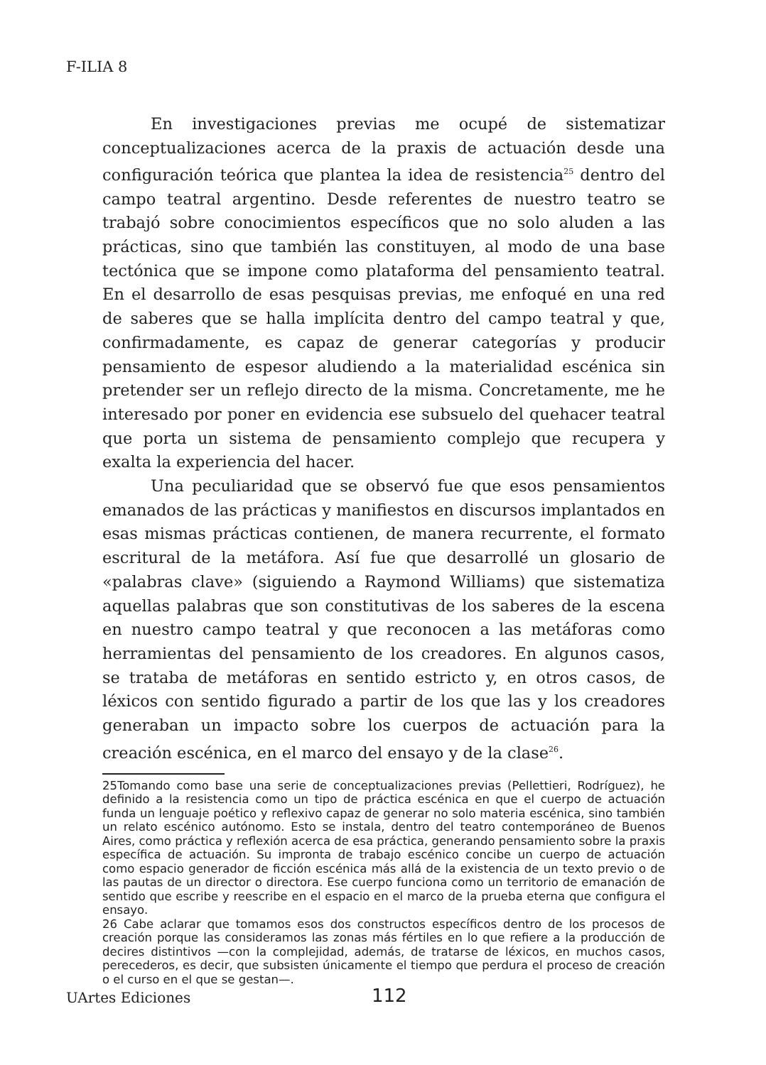F-ILIA 8
En investigaciones previas me ocupé de sistematizar conceptualizaciones acerca de la praxis de actuación desde una configuración teórica que plantea la idea de resistencia<sup>25</sup> dentro del campo teatral argentino. Desde referentes de nuestro teatro se trabajó sobre conocimientos específicos que no solo aluden a las prácticas, sino que también las constituyen, al modo de una base tectónica que se impone como plataforma del pensamiento teatral. En el desarrollo de esas pesquisas previas, me enfoqué en una red de saberes que se halla implícita dentro del campo teatral y que, confirmadamente, es capaz de generar categorías y producir pensamiento de espesor aludiendo a la materialidad escénica sin pretender ser un reflejo directo de la misma. Concretamente, me he interesado por poner en evidencia ese subsuelo del quehacer teatral que porta un sistema de pensamiento complejo que recupera y exalta la experiencia del hacer.
Una peculiaridad que se observó fue que esos pensamientos emanados de las prácticas y manifiestos en discursos implantados en esas mismas prácticas contienen, de manera recurrente, el formato escritural de la metáfora. Así fue que desarrollé un glosario de «palabras clave» (siguiendo a Raymond Williams) que sistematiza aquellas palabras que son constitutivas de los saberes de la escena en nuestro campo teatral y que reconocen a las metáforas como herramientas del pensamiento de los creadores. En algunos casos, se trataba de metáforas en sentido estricto y, en otros casos, de léxicos con sentido figurado a partir de los que las y los creadores generaban un impacto sobre los cuerpos de actuación para la creación escénica, en el marco del ensayo y de la clase<sup>26</sup>.
25Tomando como base una serie de conceptualizaciones previas (Pellettieri, Rodríguez), he definido a la resistencia como un tipo de práctica escénica en que el cuerpo de actuación funda un lenguaje poético y reflexivo capaz de generar no solo materia escénica, sino también un relato escénico autónomo. Esto se instala, dentro del teatro contemporáneo de Buenos Aires, como práctica y reflexión acerca de esa práctica, generando pensamiento sobre la praxis específica de actuación. Su impronta de trabajo escénico concibe un cuerpo de actuación como espacio generador de ficción escénica más allá de la existencia de un texto previo o de las pautas de un director o directora. Ese cuerpo funciona como un territorio de emanación de sentido que escribe y reescribe en el espacio en el marco de la prueba eterna que configura el ensayo.
26 Cabe aclarar que tomamos esos dos constructos específicos dentro de los procesos de creación porque las consideramos las zonas más fértiles en lo que refiere a la producción de decires distintivos —con la complejidad, además, de tratarse de léxicos, en muchos casos, perecederos, es decir, que subsisten únicamente el tiempo que perdura el proceso de creación o el curso en el que se gestan—.
UArtes Ediciones 112